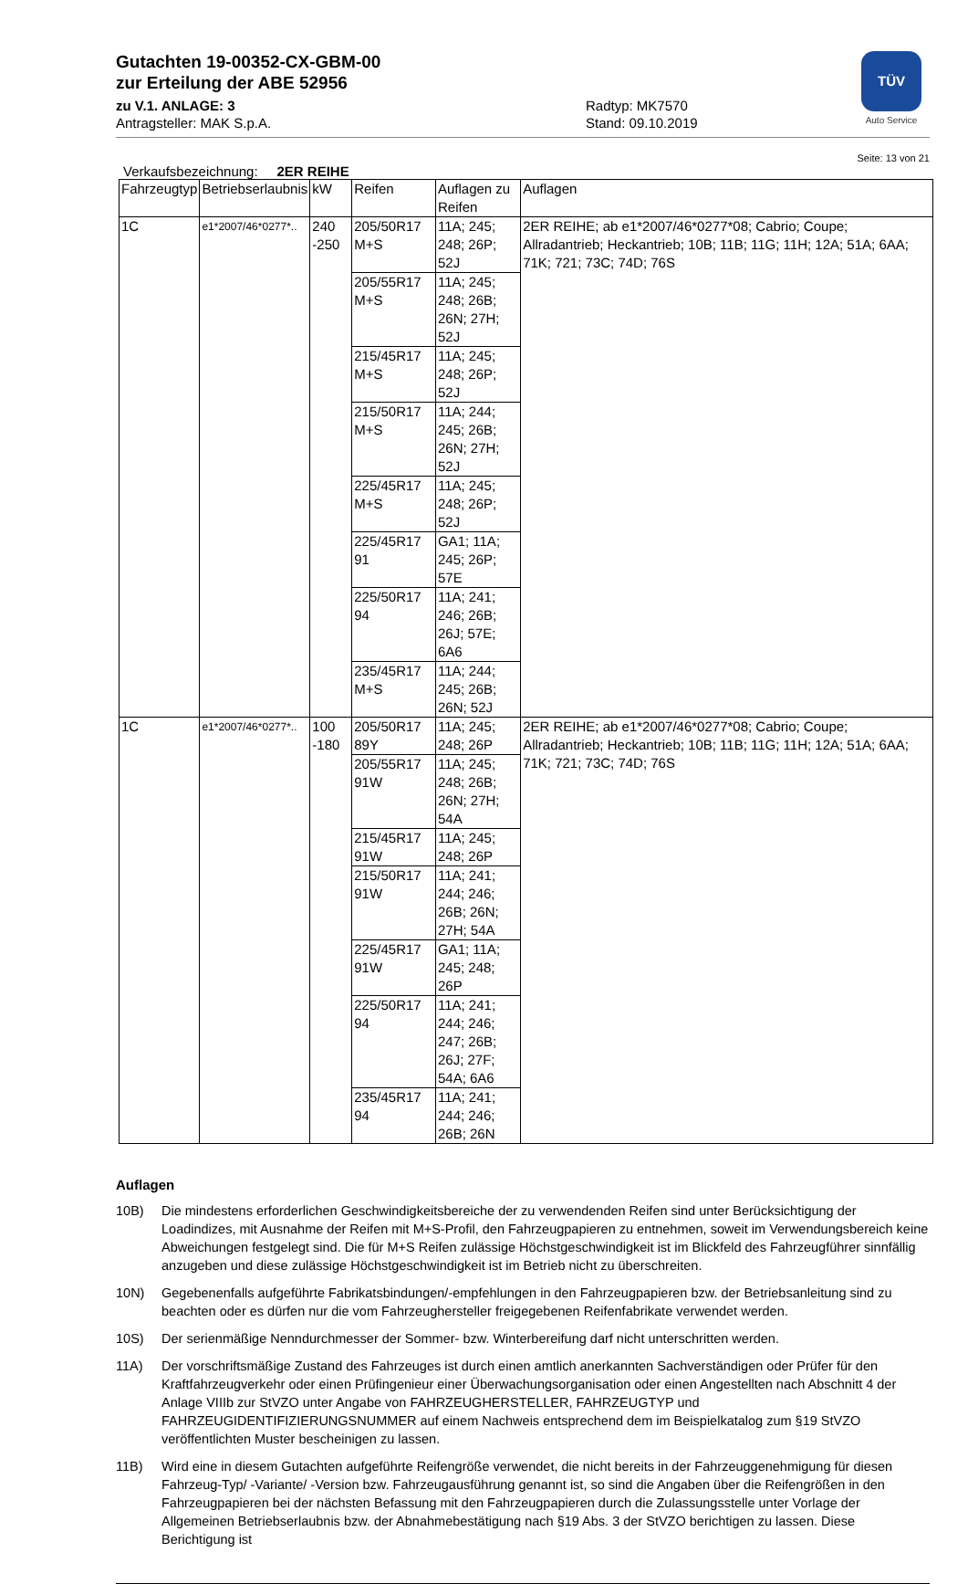TÜV
Auto Service
Gutachten 19-00352-CX-GBM-00
zur Erteilung der ABE 52956
zu V.1. ANLAGE: 3 Radtyp: MK7570
Antragsteller: MAK S.p.A. Stand: 09.10.2019
Seite: 13 von 21
Verkaufsbezeichnung: 2ER REIHE
| Fahrzeugtyp | Betriebserlaubnis | kW | Reifen | Auflagen zu Reifen | Auflagen |
| --- | --- | --- | --- | --- | --- |
| 1C | e1*2007/46*0277*.. | 240 -250 | 205/50R17 M+S | 11A; 245; 248; 26P; 52J | 2ER REIHE; ab e1*2007/46*0277*08; Cabrio; Coupe; Allradantrieb; Heckantrieb; 10B; 11B; 11G; 11H; 12A; 51A; 6AA; 71K; 721; 73C; 74D; 76S |
| | | | 205/55R17 M+S | 11A; 245; 248; 26B; 26N; 27H; 52J | |
| | | | 215/45R17 M+S | 11A; 245; 248; 26P; 52J | |
| | | | 215/50R17 M+S | 11A; 244; 245; 26B; 26N; 27H; 52J | |
| | | | 225/45R17 M+S | 11A; 245; 248; 26P; 52J | |
| | | | 225/45R17 91 | GA1; 11A; 245; 26P; 57E | |
| | | | 225/50R17 94 | 11A; 241; 246; 26B; 26J; 57E; 6A6 | |
| | | | 235/45R17 M+S | 11A; 244; 245; 26B; 26N; 52J | |
| 1C | e1*2007/46*0277*.. | 100 -180 | 205/50R17 89Y | 11A; 245; 248; 26P | 2ER REIHE; ab e1*2007/46*0277*08; Cabrio; Coupe; Allradantrieb; Heckantrieb; 10B; 11B; 11G; 11H; 12A; 51A; 6AA; 71K; 721; 73C; 74D; 76S |
| | | | 205/55R17 91W | 11A; 245; 248; 26B; 26N; 27H; 54A | |
| | | | 215/45R17 91W | 11A; 245; 248; 26P | |
| | | | 215/50R17 91W | 11A; 241; 244; 246; 26B; 26N; 27H; 54A | |
| | | | 225/45R17 91W | GA1; 11A; 245; 248; 26P | |
| | | | 225/50R17 94 | 11A; 241; 244; 246; 247; 26B; 26J; 27F; 54A; 6A6 | |
| | | | 235/45R17 94 | 11A; 241; 244; 246; 26B; 26N | |
Auflagen
10B) Die mindestens erforderlichen Geschwindigkeitsbereiche der zu verwendenden Reifen sind unter Berücksichtigung der Loadindizes, mit Ausnahme der Reifen mit M+S-Profil, den Fahrzeugpapieren zu entnehmen, soweit im Verwendungsbereich keine Abweichungen festgelegt sind. Die für M+S Reifen zulässige Höchstgeschwindigkeit ist im Blickfeld des Fahrzeugführer sinnfällig anzugeben und diese zulässige Höchstgeschwindigkeit ist im Betrieb nicht zu überschreiten.
10N) Gegebenenfalls aufgeführte Fabrikatsbindungen/-empfehlungen in den Fahrzeugpapieren bzw. der Betriebsanleitung sind zu beachten oder es dürfen nur die vom Fahrzeughersteller freigegebenen Reifenfabrikate verwendet werden.
10S) Der serienmäßige Nenndurchmesser der Sommer- bzw. Winterbereifung darf nicht unterschritten werden.
11A) Der vorschriftsmäßige Zustand des Fahrzeuges ist durch einen amtlich anerkannten Sachverständigen oder Prüfer für den Kraftfahrzeugverkehr oder einen Prüfingenieur einer Überwachungsorganisation oder einen Angestellten nach Abschnitt 4 der Anlage VIIIb zur StVZO unter Angabe von FAHRZEUGHERSTELLER, FAHRZEUGTYP und FAHRZEUGIDENTIFIZIERUNGSNUMMER auf einem Nachweis entsprechend dem im Beispielkatalog zum §19 StVZO veröffentlichten Muster bescheinigen zu lassen.
11B) Wird eine in diesem Gutachten aufgeführte Reifengröße verwendet, die nicht bereits in der Fahrzeuggenehmigung für diesen Fahrzeug-Typ/ -Variante/ -Version bzw. Fahrzeugausführung genannt ist, so sind die Angaben über die Reifengrößen in den Fahrzeugpapieren bei der nächsten Befassung mit den Fahrzeugpapieren durch die Zulassungsstelle unter Vorlage der Allgemeinen Betriebserlaubnis bzw. der Abnahmebestätigung nach §19 Abs. 3 der StVZO berichtigen zu lassen. Diese Berichtigung ist